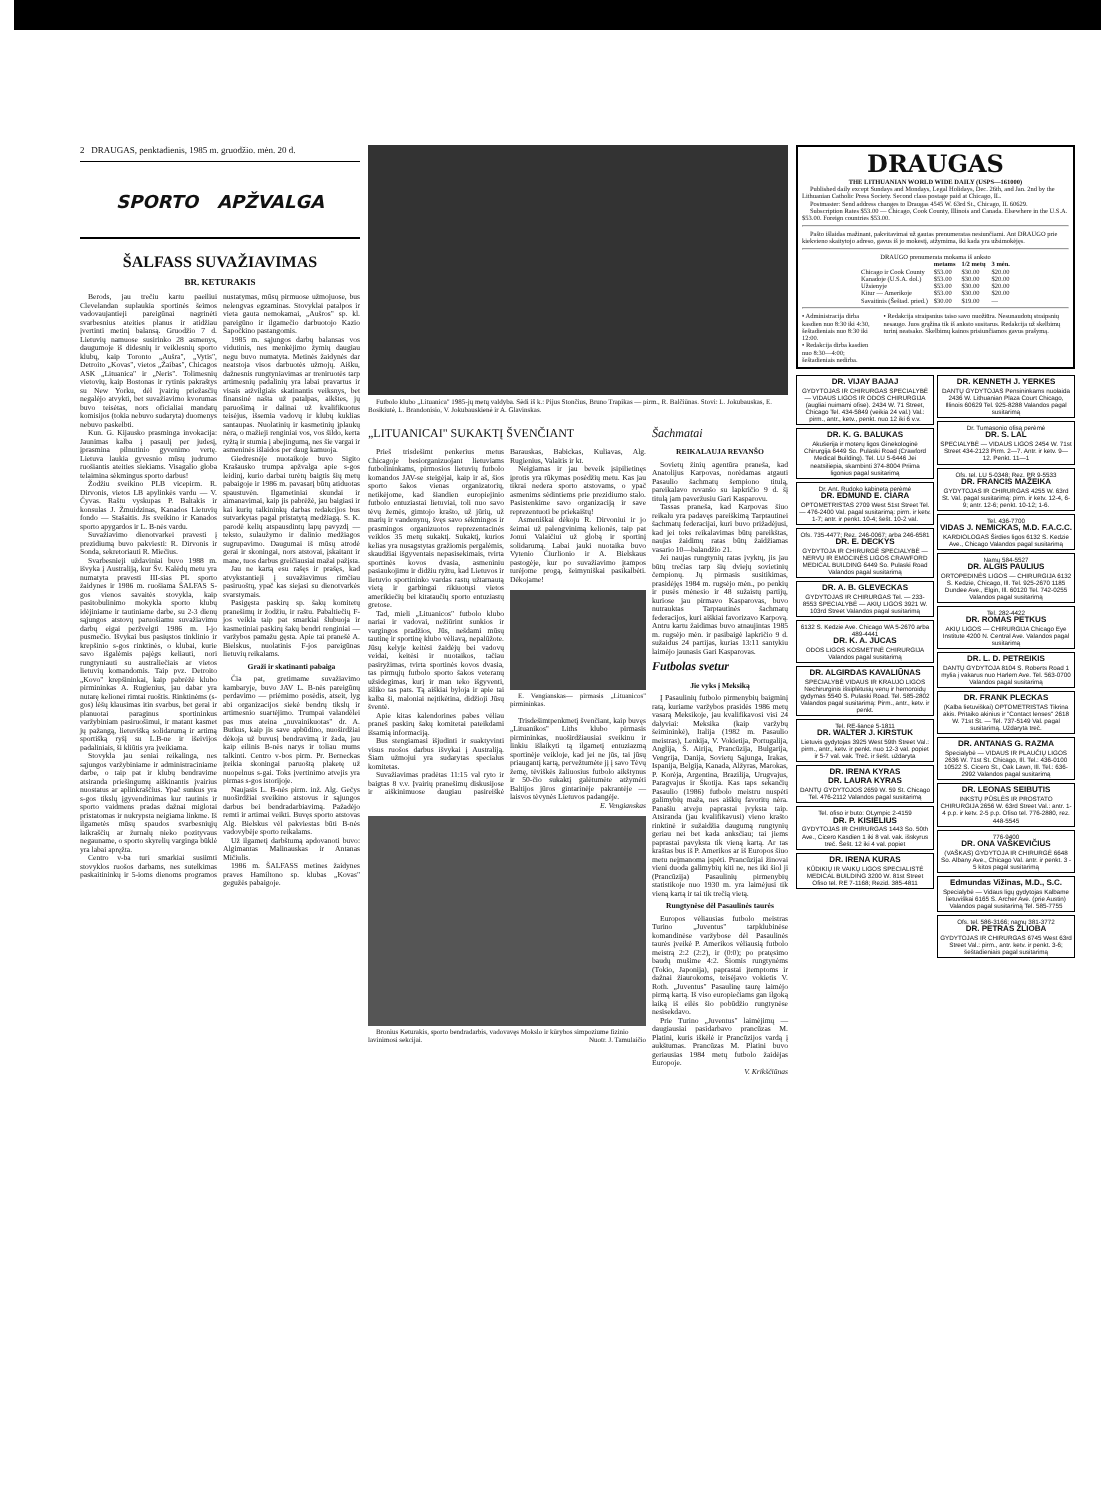2 DRAUGAS, penktadienis, 1985 m. gruodžio. mėn. 20 d.
SPORTO APŽVALGA
ŠALFASS SUVAŽIAVIMAS
BR. KETURAKIS
Berods, jau trečiu kartu paeiliui Clevelandan suplaukia sportinės šeimos vadovaujantieji pareigūnai nagrinėti svarbesnius ateities planus ir atidžiau įvertinti metinį balansą. Gruodžio 7 d. Lietuvių namuose susirinko 28 asmenys, daugumoje iš didesnių ir veiklesnių sporto klubų, kaip Toronto „Aušra", „Vytis", Detroito „Kovas", vietos „Žaibas", Chicagos ASK „Lituanica" ir „Neris". Tolimesnių vietovių, kaip Bostonas ir rytinis pakraštys su New Yorku, dėl įvairių priežasčių negalėjo atvykti, bet suvažiavimo kvorumas buvo teisėtas, nors oficialiai mandatų komisijos (tokia nebuvo sudaryta) duomenys nebuvo paskelbti.
Kun. G. Kijausko prasminga invokacija: Jaunimas kalba į pasaulį per judesį, įprasmina pilnutinio gyvenimo vertę. Lietuva laukia gyvesnio mūsų judrumo ruošiantis ateities siekiams. Visagalio globa telaimina sėkmingus sporto darbus!
Žodžiu sveikino PLB vicepirm. R. Dirvonis, vietos LB apylinkės vardu — V. Čyvas. Raštu vyskupas P. Baltakis ir konsulas J. Žmuidzinas, Kanados Lietuvių fondo — Stašaitis. Jis sveikino ir Kanados sporto apygardos ir L. B-nės vardu.
Suvažiavimo dienotvarkei pravesti į prezidiumą buvo pakviesti: R. Dirvonis ir Sonda, sekretoriauti R. Miečius.
Svarbesnieji uždaviniai buvo 1988 m. išvyka į Australiją, kur Šv. Kalėdų metu yra numatyta pravesti III-sias PL sporto žaidynes ir 1986 m. ruošiama ŠALFAS S-gos vienos savaitės stovykla, kaip pasitobulinimo mokykla sporto klubų idėjiniame ir tautiniame darbe, su 2-3 dienų sąjungos atstovų paruošiamu suvažiavimu darbų eigai peržvelgti 1986 m. I-jo pusmečio. Išvykai bus pasiųstos tinklinio ir krepšinio s-gos rinktinės, o klubai, kurie savo išgalėmis pajėgs keliauti, nori rungtyniauti su australiečiais ar vietos lietuvių komandomis. Taip pvz. Detroito „Kovo" krepšininkai, kaip pabrėžė klubo pirmininkas A. Rugienius, jau dabar yra nutarę kelionei rimtai ruoštis. Rinktinėms (s-gos) lėšų klausimas itin svarbus, bet gerai ir planuotai paraginus sportininkus varžybiniam pasiruošimui, ir matant kasmet jų pažangą, lietuvišką solidarumą ir artimą sportišką ryšį su L.B-ne ir išeivijos padaliniais, ši kliūtis yra įveikiama.
Stovykla jau seniai reikalinga, nes sąjungos varžybiniame ir administraciniame darbe, o taip pat ir klubų bendravime atsiranda priešingumų aiškinantis įvairius nuostatus ar aplinkraščius. Ypač sunkus yra s-gos tikslų įgyvendinimas kur tautinis ir sporto vaidmens pradas dažnai miglotai pristatomas ir nukrypsta neigiama linkme. Iš ilgametės mūsų spaudos svarbesniųjų laikraščių ar žurnalų nieko pozityvaus negauname, o sporto skyrelių varginga būklė yra labai apręžta.
Centro v-ba turi smarkiai susiimti stovyklos ruošos darbams, nes sutelkimas paskaitininkų ir 5-ioms dienoms programos nustatymas, mūsų pirmuose užmojuose, bus nelengvas egzaminas. Stovyklai patalpos ir vieta gauta nemokamai, „Aušros" sp. kl. pareigūno ir ilgamečio darbuotojo Kazio Šapočkino pastangomis.
1985 m. sąjungos darbų balansas vos vidutinis, nes menkėjimo žymių daugiau negu buvo numatyta. Metinės žaidynės dar neatstoja visos darbuotės užmojų. Aišku, dažnesnis rungtyniavimas ar treniruotės tarp artimesnių padalinių yra labai pravartus ir visais atžvilgiais skatinantis veiksnys, bet finansinė našta už patalpas, aikštes, jų paruošimą ir dalinai už kvalifikuotus teisėjus, išsemia vadovų ir klubų kuklias santaupas. Nuolatinių ir kasmetinių įplaukų nėra, o mažieji renginiai vos, vos šildo, kerta ryžtą ir stumia į abejingumą, nes šie vargai ir asmeninės išlaidos per daug kamuoja.
Giedresnėje nuotaikoje buvo Sigito Krašausko trumpa apžvalga apie s-gos leidinį, kurio darbai turėtų baigtis šių metų pabaigoje ir 1986 m. pavasarį būtų atiduotas spaustuvėn. Ilgametiniai skundai ir aimanavimai, kaip jis pabrėžė, jau baigiasi ir kai kurių talkininkų darbas redakcijos bus sutvarkytas pagal pristatytą medžiagą. S. K. parodė kelių atspausdintų lapų pavyzdį — teksto, sulaužymo ir dalinio medžiagos sugrupavimo. Daugumai iš mūsų atrodė gerai ir skoningai, nors atstovai, įskaitant ir mane, tuos darbus greičiausiai mažai pažįsta.
Jau ne kartą esu rašęs ir prašęs, kad atvykstantieji į suvažiavimus rimčiau pasiruoštų, ypač kas siejasi su dienotvarkės svarstymais.
Pasigęsta paskirų sp. šakų komitetų pranešimų ir žodžiu, ir raštu. Pabaltiečių F-jos veikla taip pat smarkiai šlubuoja ir kasmetiniai paskirų šakų bendri renginiai — varžybos pamažu gęsta. Apie tai pranešė A. Bielskus, nuolatinis F-jos pareigūnas lietuvių reikalams.
Graži ir skatinanti pabaiga
Čia pat, gretimame suvažiavimo kambaryje, buvo JAV L. B-nės pareigūnų perdavimo — priėmimo posėdis, atseit, lyg abi organizacijos siekė bendrų tikslų ir artimesnio suartėjimo. Trumpai valandėlei pas mus ateina „nuvainikuotas" dr. A. Butkus, kaip jis save apbūdino, nuoširdžiai dėkoja už buvusį bendravimą ir žada, jau kaip eilinis B-nės narys ir toliau mums talkinti. Centro v-bos pirm. Pr. Berneckas įteikia skoningai paruoštą plaketę už nuopelnus s-gai. Toks įvertinimo atvejis yra pirmas s-gos istorijoje.
Naujasis L. B-nės pirm. inž. Alg. Gečys nuoširdžiai sveikino atstovus ir sąjungos darbus bei bendradarbiavimą. Pažadėjo remti ir artimai veikti. Buvęs sporto atstovas Alg. Bielskus vėl pakviestas būti B-nės vadovybėje sporto reikalams.
Už ilgametį darbštumą apdovanoti buvo: Algimantas Malinauskas ir Antanas Mičiulis.
1986 m. ŠALFASS metines žaidynes praves Hamiltono sp. klubas „Kovas" gegužės pabaigoje.
Futbolo klubo „Lituanica" 1985-jų metų valdyba. Sėdi iš k.: Pijus Stončius, Bruno Trapikas — pirm., R. Balčiūnas. Stovi: L. Jokubauskas, E. Bosikiutė, L. Brandonisio, V. Jokubauskienė ir A. Glavinskas.
„LITUANICAI" SUKAKTĮ ŠVENČIANT
Prieš trisdešimt penkerius metus Chicagoje besiorganizuojant lietuviams futbolininkams, pirmosios lietuvių futbolo komandos JAV-se steigėjai, kaip ir aš, šios sporto šakos vienas organizatorių, netikėjome, kad šiandien europiejinio futbolo entuziastai lietuviai, toli nuo savo tėvų žemės, gimtojo krašto, už jūrių, už marių ir vandenynų, švęs savo sėkmingos ir prasmingos organizuotos reprezentacinės veiklos 35 metų sukaktį. Sukaktį, kurios kelias yra nusagstytas gražiomis pergalėmis, skaudžiai išgyventais nepasisekimais, tvirta sportinės kovos dvasia, asmeniniu pasiaukojimu ir didžiu ryžtu, kad Lietuvos ir lietuvio sportininko vardas rastų užtarnautą vietą ir garbingai rikiuotųsi vietos amerikiečių bei kitataučių sporto entuziastų gretose.
Tad, mieli „Lituanicos" futbolo klubo nariai ir vadovai, nežiūrint sunkios ir vargingos pradžios, Jūs, nešdami mūsų tautinę ir sportinę klubo vėliavą, nepalūžote. Jūsų kelyje keitėsi žaidėjų bei vadovų veidai, keitėsi ir nuotaikos, tačiau pasiryžimas, tvirta sportinės kovos dvasia, tas pirmųjų futbolo sporto šakos veteranų užsidegimas, kurį ir man teko išgyventi, išliko tas pats. Tą aiškiai byloja ir apie tai kalba ši, maloniai neįtikėtina, didžioji Jūsų šventė.
Apie kitas kalendorines pabes vėliau praneš paskirų šakų komitetai pateikdami išsamią informaciją.
Bus stengiamasi išjudinti ir suaktyvinti visus ruošos darbus išvykai į Australiją. Šiam užmojui yra sudarytas specialus komitetas.
Suvažiavimas pradėtas 11:15 val ryto ir baigtas 8 v.v. Įvairių pranešimų diskusijose ir aiškinimuose daugiau pasireiškė Barauskas, Babickas, Kuliavas, Alg. Rugienius, Valaitis ir kt.
Neigiamas ir jau beveik įsipilietinęs įprotis yra rūkymas posėdžių metu. Kas jau tikrai nedera sporto atstovams, o ypač asmenims sėdintiems prie prezidiumo stalo. Pasistenkime savo organizaciją ir save reprezentuoti be priekaištų!
Asmeniškai dėkoju R. Dirvoniui ir jo šeimai už palengvinimą kelionės, taip pat Jonui Valaičiui už globą ir sportinį solidarumą. Labai jauki nuotaika buvo Vytenio Čiurlionio ir A. Bielskaus pastogėje, kur po suvažiavimo įtampos turėjome progą, šeimyniškai pasikalbėti. Dėkojame!
E. Vengianskas— pirmasis „Lituanicos" pirmininkas.
Trisdešimtpenkmetį švenčiant, kaip buvęs „Lituanikos" Liths klubo pirmasis pirmininkas, nuoširdžiausiai sveikinu ir linkiu išlaikyti tą ilgametį entuziazmą sportinėje veikloje, kad jei ne jūs, tai jūsų priaugantį kartą, pervežtumėte jį į savo Tėvų žemę, tėviškės žaliuosius futbolo aikštynus ir 50-čio sukaktį galėtumėte atžymėti Baltijos jūros gintarinėje pakrantėje — laisvos tėvynės Lietuvos padangėje.
E. Vengianskas
Bronius Keturakis, sporto bendradarbis, vadovavęs Mokslo ir kūrybos simpoziume fizinio lavinimosi sekcijai. Nuotr. J. Tamulaičio
Šachmatai
REIKALAUJA REVANŠO
Sovietų žinių agentūra praneša, kad Anatolijus Karpovas, norėdamas atgauti Pasaulio šachmatų šempiono titulą, pareikalavo revanšo su lapkričio 9 d. šį titulą jam paveržusiu Gari Kasparovu.
Tassas praneša, kad Karpovas šiuo reikalu yra padavęs pareiškimą Tarptautinei šachmatų federacijai, kuri buvo prižadėjusi, kad jei toks reikalavimas būtų pareikštas, naujas žaidimų ratas būtų žaidžiamas vasario 10—balandžio 21.
Jei naujas rungtynių ratas įvyktų, jis jau būtų trečias tarp šių dviejų sovietinių čempionų. Jų pirmasis susitikimas, prasidėjęs 1984 m. rugsėjo mėn., po penkių ir pusės mėnesio ir 48 sužaistų partijų, kuriose jau pirmavo Kasparovas, buvo nutrauktas Tarptautinės šachmatų federacijos, kuri aiškiai favorizavo Karpovą. Antru kartu žaidimas buvo atnaujintas 1985 m. rugsėjo mėn. ir pasibaigė lapkričio 9 d. sužaidus 24 partijas, kurias 13:11 santykiu laimėjo jaunasis Gari Kasparovas.
Futbolas svetur
Jie vyks į Meksiką
Į Pasaulinių futbolo pirmenybių baigminį ratą, kuriame varžybos prasidės 1986 metų vasarą Meksikoje, jau kvalifikavosi visi 24 dalyviai: Meksika (kaip varžybų šeimininkė), Italija (1982 m. Pasaulio meistras), Lenkija, V. Vokietija, Portugalija, Anglija, Š. Airija, Prancūzija, Bulgarija, Vengrija, Danija, Sovietų Sąjunga, Irakas, Ispanija, Belgija, Kanada, Alžyras, Marokas, P. Korėja, Argentina, Brazilija, Urugvajus, Paragvajus ir Škotija. Kas taps sekančių Pasaulio (1986) futbolo meistru nuspėti galimybių maža, nes aiškių favoritų nėra. Panašiu atveju paprastai įvyksta taip. Atsiranda (jau kvalifikavusi) vieno krašto rinktinė ir sužaidžia daugumą rungtynių geriau nei bet kada anksčiau; tai jiems paprastai pavyksta tik vieną kartą. Ar tas kraštas bus iš P. Amerikos ar iš Europos šiuo metu neįmanoma įspėti. Prancūzijai žinovai vieni duoda galimybių kiti ne, nes iki šiol ji (Prancūzija) Pasaulinių pirmenybių statistikoje nuo 1930 m. yra laimėjusi tik vieną kartą ir tai tik trečią vietą.
Rungtynėse dėl Pasaulinės taurės
Europos vėliausias futbolo meistras Turino „Juventus" tarpklubinėse komandinėse varžybose dėl Pasaulinės taurės įveikė P. Amerikos vėliausią futbolo meistrą 2:2 (2:2), ir (0:0); po pratęsimo baudų mušime 4:2. Šiomis rungtynėms (Tokio, Japonija), paprastai įtemptoms ir dažnai žiaurokoms, teisėjavo vokietis V. Roth. „Juventus" Pasaulinę taurę laimėjo pirmą kartą. Iš viso europiečiams gan ilgoką laiką iš eilės šio pobūdžio rungtynėse nesisekdavo.
Prie Turino „Juventus" laimėjimų — daugiausiai pasidarbavo prancūzas M. Platini, kuris iškėlė ir Prancūzijos vardą į aukštumas. Prancūzas M. Platini buvo geriausias 1984 metų futbolo žaidėjas Europoje.
V. Krikščiūnas
DRAUGAS
THE LITHUANIAN WORLD WIDE DAILY (USPS—161000)
Published daily except Sundays and Mondays, Legal Holidays, Dec. 26th, and Jan. 2nd by the Lithuanian Catholic Press Society. Second class postage paid at Chicago, IL.
Postmaster: Send address changes to Draugas 4545 W. 63rd St., Chicago, IL 60629.
Subscription Rates $53.00 — Chicago, Cook County, Illinois and Canada. Elsewhere in the U.S.A. $53.00. Foreign countries $53.00.
Pašto išlaidas mažinant, pakvitavimai už gautas prenumeratas nesiunčiami. Ant DRAUGO prie kiekvieno skaitytojo adreso, gavus iš jo mokestį, atžymima, iki kada yra užsimokėjęs.
DRAUGO prenumerata mokama iš anksto
| | metams | 1/2 metų | 3 mėn. |
| --- | --- | --- | --- |
| Chicago ir Cook County | $53.00 | $30.00 | $20.00 |
| Kanadoje (U.S.A. dol.) | $53.00 | $30.00 | $20.00 |
| Užsienyje | $53.00 | $30.00 | $20.00 |
| Kitur — Amerikoje | $53.00 | $30.00 | $20.00 |
| Savaitinis (Šeštad. pried.) | $30.00 | $19.00 | — |
• Administracija dirba kasdien nuo 8:30 iki 4:30, šeštadieniais nuo 8:30 iki 12:00.
• Redakcija dirba kasdien nuo 8:30—4:00; šeštadieniais nedirba.
• Redakcija straipsnius taiso savo nuožiūra. Nesunaudotų straipsnių nesaugo. Juos grąžina tik iš anksto susitarus. Redakcija už skelbimų turinį neatsako. Skelbimų kainos prisiunčiamos gavus prašymą.
DR. VIJAY BAJAJ
GYDYTOJAS IR CHIRURGAS SPECIALYBĖ — VIDAUS LIGOS IR ODOS CHIRURGIJA (augliai nuimami ofise). 2434 W. 71 Street, Chicago Tel. 434-5849 (veikia 24 val.) Val.: pirm., antr., ketv., penkt. nuo 12 iki 6 v.v.
DR. K. G. BALUKAS
Akušerija ir moterų ligos Ginekologinė Chirurgija 6449 So. Pulaski Road (Crawford Medical Building). Tel. LU 5-6446 Jei neatsiliepia, skambinti 374-8004 Priima ligonius pagal susitarimą
Dr. Ant. Rudoko kabinetą perėmė
DR. EDMUND E. CIARA
OPTOMETRISTAS 2709 West 51st Street Tel. — 476-2400 Val. pagal susitarimą: pirm. ir ketv. 1-7; antr. ir penkt. 10-4; šešt. 10-2 val.
Ofs. 735-4477; Rez. 246-0067; arba 246-6581
DR. E. DECKYS
GYDYTOJA IR CHIRURGĖ SPECIALYBĖ — NERVŲ IR EMOCINĖS LIGOS CRAWFORD MEDICAL BUILDING 6449 So. Pulaski Road Valandos pagal susitarimą
DR. A. B. GLEVECKAS
GYDYTOJAS IR CHIRURGAS Tel. — 233-8553 SPECIALYBĖ — AKIŲ LIGOS 3921 W. 103rd Street Valandos pagal susitarimą
6132 S. Kedzie Ave. Chicago WA 5-2670 arba 489-4441
DR. K. A. JUCAS
ODOS LIGOS KOSMETINĖ CHIRURGIJA Valandos pagal susitarimą
DR. ALGIRDAS KAVALIŪNAS
SPECIALYBĖ VIDAUS IR KRAUJO LIGOS Nechirurginis išsiplėtusių venų ir hemoroidų gydymas 5540 S. Pulaski Road. Tel. 585-2802 Valandos pagal susitarimą: Pirm., antr., ketv. ir penkt.
Tel. RE-liance 5-1811
DR. WALTER J. KIRSTUK
Lietuvis gydytojas 3925 West 59th Street Val.: pirm., antr., ketv. ir penkt. nuo 12-3 val. popiet ir 5-7 val. vak. Treč. ir šešt. uždaryta
DR. IRENA KYRAS
DR. LAURA KYRAS
DANTŲ GYDYTOJOS 2659 W. 59 St. Chicago Tel. 476-2112 Valandos pagal susitarimą
Tel. ofiso ir buto: OLympic 2-4159
DR. P. KISIELIUS
GYDYTOJAS IR CHIRURGAS 1443 So. 50th Ave., Cicero Kasdien 1 iki 8 val. vak. išskyrus treč. Šešt. 12 iki 4 val. popiet
DR. IRENA KURAS
KŪDIKIŲ IR VAIKŲ LIGOS SPECIALISTĖ MEDICAL BUILDING 3200 W. 81st Street Ofiso tel. RE 7-1168; Rezid. 385-4811
DR. KENNETH J. YERKES
DANTŲ GYDYTOJAS Pensininkams nuolaida 2436 W. Lithuanian Plaza Court Chicago, Illinois 60629 Tel. 925-8288 Valandos pagal susitarimą
Dr. Tumasonio ofisą perėmė
DR. S. LAL
SPECIALYBĖ — VIDAUS LIGOS 2454 W. 71st Street 434-2123 Pirm. 2—7. Antr. ir ketv. 9—12. Penkt. 11—1
Ofs. tel. LU 5-0348; Rez. PR 9-5533
DR. FRANCIS MAŽEIKA
GYDYTOJAS IR CHIRURGAS 4255 W. 63rd St. Val. pagal susitarimą: pirm. ir ketv. 12-4, 6-9; antr. 12-6; penkt. 10-12; 1-6.
Tel. 436-7700
VIDAS J. NEMICKAS, M.D. F.A.C.C.
KARDIOLOGAS Širdies ligos 6132 S. Kedzie Ave., Chicago Valandos pagal susitarimą
Namų 584-5527
DR. ALGIS PAULIUS
ORTOPEDINĖS LIGOS — CHIRURGIJA 6132 S. Kedzie, Chicago, Ill. Tel. 925-2670 1185 Dundee Ave., Elgin, Ill. 60120 Tel. 742-0255 Valandos pagal susitarimą
Tel. 282-4422
DR. ROMAS PETKUS
AKIŲ LIGOS — CHIRURGIJA Chicago Eye Institute 4200 N. Central Ave. Valandos pagal susitarimą
DR. L. D. PETREIKIS
DANTŲ GYDYTOJA 8104 S. Roberts Road 1 mylia į vakarus nuo Harlem Ave. Tel. 563-0700 Valandos pagal susitarimą
DR. FRANK PLECKAS
(Kalba lietuviškai) OPTOMETRISTAS Tikrina akis. Pritaiko akinius ir "Contact lenses" 2618 W. 71st St. — Tel. 737-5149 Val. pagal susitarimą. Uždaryta treč.
DR. ANTANAS G. RAZMA
Specialybė — VIDAUS IR PLAUČIŲ LIGOS 2636 W. 71st St. Chicago, Ill. Tel.: 436-0100 10522 S. Cicero St., Oak Lawn, Ill. Tel.: 636-2992 Valandos pagal susitarimą
DR. LEONAS SEIBUTIS
INKSTŲ PŪSLĖS IR PROSTATO CHIRURGIJA 2656 W. 63rd Street Val.: antr. 1-4 p.p. ir ketv. 2-5 p.p. Ofiso tel. 776-2880, rez. 448-5545
776-9400
DR. ONA VAŠKEVIČIUS
(VAŠKAS) GYDYTOJA IR CHIRURGĖ 6648 So. Albany Ave., Chicago Val. antr. ir penkt. 3 - 5 kitos pagal susitarimą
Edmundas Vižinas, M.D., S.C.
Specialybė — Vidaus ligų gydytojas Kalbame lietuviškai 6165 S. Archer Ave. (prie Austin) Valandos pagal susitarimą Tel. 585-7755
Ofs. tel. 586-3166; namų 381-3772
DR. PETRAS ŽLIOBA
GYDYTOJAS IR CHIRURGAS 6745 West 63rd Street Val.: pirm., antr. ketv. ir penkt. 3-6; šeštadieniais pagal susitarimą